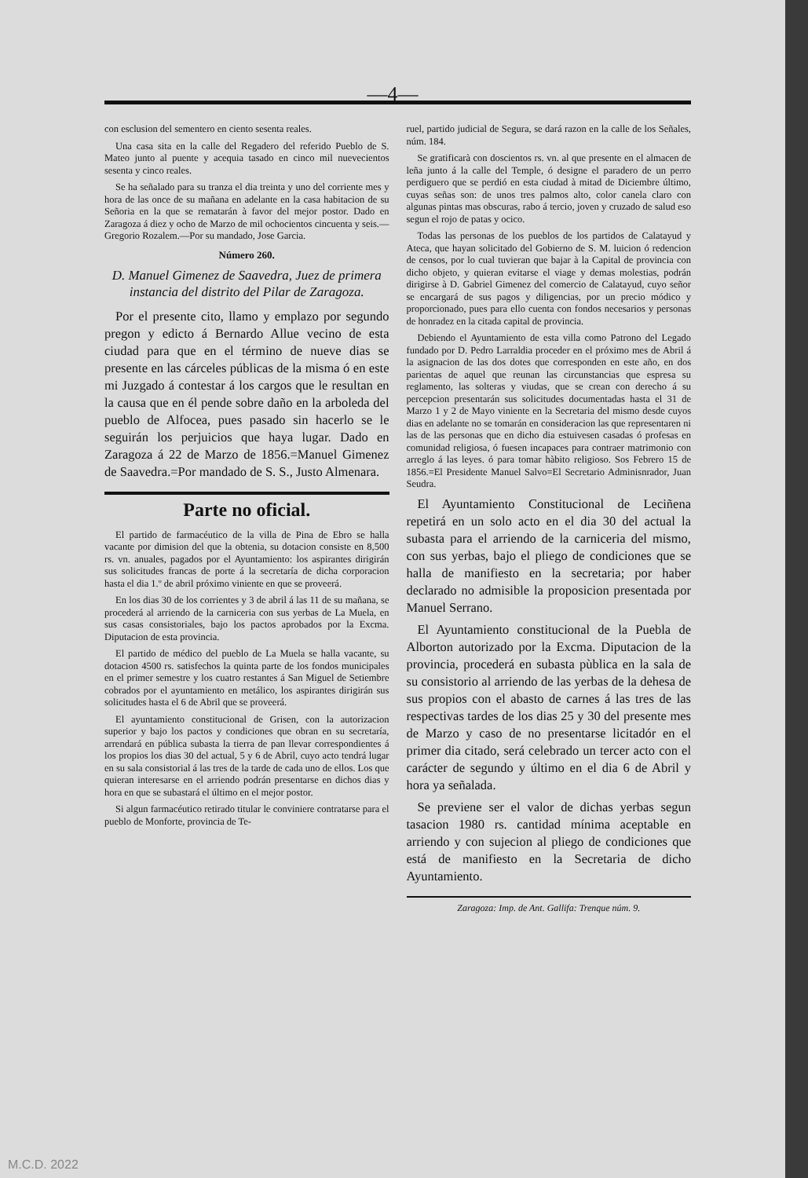—4—
con esclusion del sementero en ciento sesenta reales.
Una casa sita en la calle del Regadero del referido Pueblo de S. Mateo junto al puente y acequia tasado en cinco mil nuevecientos sesenta y cinco reales.
Se ha señalado para su tranza el dia treinta y uno del corriente mes y hora de las once de su mañana en adelante en la casa habitacion de su Señoria en la que se rematarán à favor del mejor postor. Dado en Zaragoza á diez y ocho de Marzo de mil ochocientos cincuenta y seis.—Gregorio Rozalem.—Por su mandado, Jose Garcia.
Número 260.
D. Manuel Gimenez de Saavedra, Juez de primera instancia del distrito del Pilar de Zaragoza.
Por el presente cito, llamo y emplazo por segundo pregon y edicto á Bernardo Allue vecino de esta ciudad para que en el término de nueve dias se presente en las cárceles públicas de la misma ó en este mi Juzgado á contestar á los cargos que le resultan en la causa que en él pende sobre daño en la arboleda del pueblo de Alfocea, pues pasado sin hacerlo se le seguirán los perjuicios que haya lugar. Dado en Zaragoza á 22 de Marzo de 1856.=Manuel Gimenez de Saavedra.=Por mandado de S. S., Justo Almenara.
Parte no oficial.
El partido de farmacéutico de la villa de Pina de Ebro se halla vacante por dimision del que la obtenia, su dotacion consiste en 8,500 rs. vn. anuales, pagados por el Ayuntamiento: los aspirantes dirigirán sus solicitudes francas de porte á la secretaría de dicha corporacion hasta el dia 1.º de abril próximo viniente en que se proveerá.
En los dias 30 de los corrientes y 3 de abril á las 11 de su mañana, se procederá al arriendo de la carniceria con sus yerbas de La Muela, en sus casas consistoriales, bajo los pactos aprobados por la Excma. Diputacion de esta provincia.
El partido de médico del pueblo de La Muela se halla vacante, su dotacion 4500 rs. satisfechos la quinta parte de los fondos municipales en el primer semestre y los cuatro restantes á San Miguel de Setiembre cobrados por el ayuntamiento en metálico, los aspirantes dirigirán sus solicitudes hasta el 6 de Abril que se proveerá.
El ayuntamiento constitucional de Grisen, con la autorizacion superior y bajo los pactos y condiciones que obran en su secretaría, arrendará en pública subasta la tierra de pan llevar correspondientes á los propios los dias 30 del actual, 5 y 6 de Abril, cuyo acto tendrá lugar en su sala consistorial á las tres de la tarde de cada uno de ellos. Los que quieran interesarse en el arriendo podrán presentarse en dichos dias y hora en que se subastará el último en el mejor postor.
Si algun farmacéutico retirado titular le conviniere contratarse para el pueblo de Monforte, provincia de Te-
ruel, partido judicial de Segura, se dará razon en la calle de los Señales, núm. 184.
Se gratificarà con doscientos rs. vn. al que presente en el almacen de leña junto á la calle del Temple, ó designe el paradero de un perro perdiguero que se perdió en esta ciudad à mitad de Diciembre último, cuyas señas son: de unos tres palmos alto, color canela claro con algunas pintas mas obscuras, rabo á tercio, joven y cruzado de salud eso segun el rojo de patas y ocico.
Todas las personas de los pueblos de los partidos de Calatayud y Ateca, que hayan solicitado del Gobierno de S. M. luicion ó redencion de censos, por lo cual tuvieran que bajar à la Capital de provincia con dicho objeto, y quieran evitarse el viage y demas molestias, podrán dirigirse à D. Gabriel Gimenez del comercio de Calatayud, cuyo señor se encargará de sus pagos y diligencias, por un precio módico y proporcionado, pues para ello cuenta con fondos necesarios y personas de honradez en la citada capital de provincia.
Debiendo el Ayuntamiento de esta villa como Patrono del Legado fundado por D. Pedro Larraldia proceder en el próximo mes de Abril á la asignacion de las dos dotes que corresponden en este año, en dos parientas de aquel que reunan las circunstancias que espresa su reglamento, las solteras y viudas, que se crean con derecho á su percepcion presentarán sus solicitudes documentadas hasta el 31 de Marzo 1 y 2 de Mayo viniente en la Secretaria del mismo desde cuyos dias en adelante no se tomarán en consideracion las que representaren ni las de las personas que en dicho dia estuivesen casadas ó profesas en comunidad religiosa, ó fuesen incapaces para contraer matrimonio con arreglo á las leyes. ó para tomar hàbito religioso. Sos Febrero 15 de 1856.=El Presidente Manuel Salvo=El Secretario Adminisnrador, Juan Seudra.
El Ayuntamiento Constitucional de Leciñena repetirá en un solo acto en el dia 30 del actual la subasta para el arriendo de la carniceria del mismo, con sus yerbas, bajo el pliego de condiciones que se halla de manifiesto en la secretaria; por haber declarado no admisible la proposicion presentada por Manuel Serrano.
El Ayuntamiento constitucional de la Puebla de Alborton autorizado por la Excma. Diputacion de la provincia, procederá en subasta pùblica en la sala de su consistorio al arriendo de las yerbas de la dehesa de sus propios con el abasto de carnes á las tres de las respectivas tardes de los dias 25 y 30 del presente mes de Marzo y caso de no presentarse licitadór en el primer dia citado, será celebrado un tercer acto con el carácter de segundo y último en el dia 6 de Abril y hora ya señalada.
Se previene ser el valor de dichas yerbas segun tasacion 1980 rs. cantidad mínima aceptable en arriendo y con sujecion al pliego de condiciones que está de manifiesto en la Secretaria de dicho Ayuntamiento.
Zaragoza: Imp. de Ant. Gallifa: Trenque núm. 9.
M.C.D. 2022